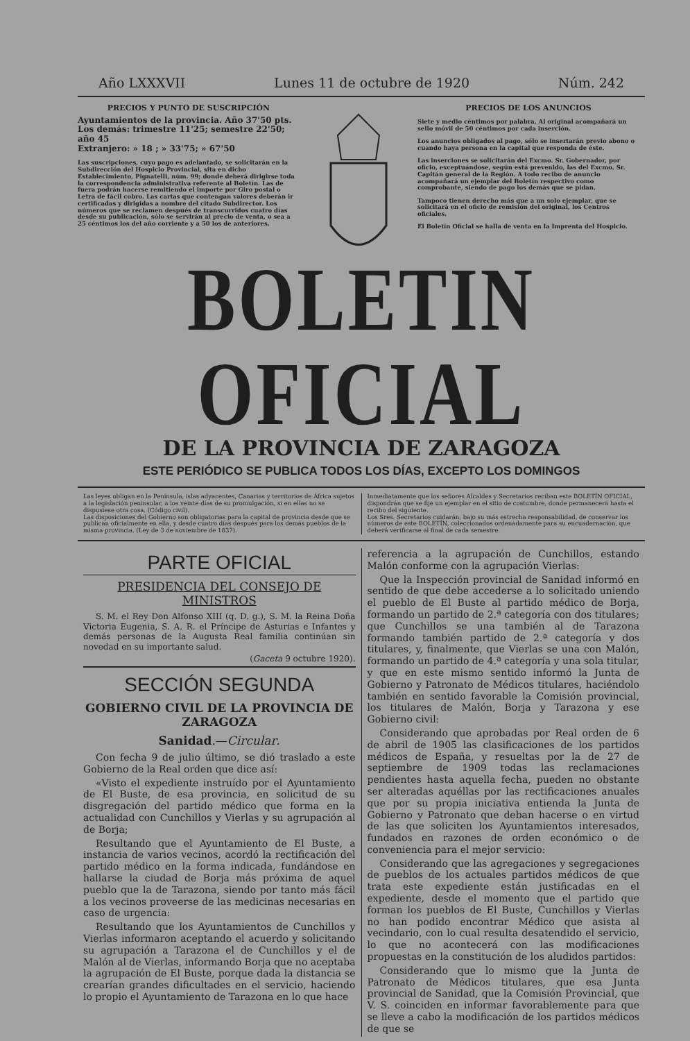Año LXXXVII Lunes 11 de octubre de 1920 Núm. 242
PRECIOS Y PUNTO DE SUSCRIPCIÓN
Ayuntamientos de la provincia. Año 37'50 pts.
Los demás: trimestre 11'25; semestre 22'50; año 45
Extranjero: » 18 ; » 33'75; » 67'50
Las suscripciones, cuyo pago es adelantado, se solicitarán en la Subdirección del Hospicio Provincial, sita en dicho Establecimiento, Pignatelli, núm. 99; donde deberá dirigirse toda la correspondencia administrativa referente al Boletín. Las de fuera podrán hacerse remitiendo el importe por Giro postal o Letra de fácil cobro. Las cartas que contengan valores deberán ir certificadas y dirigidas a nombre del citado Subdirector. Los números que se reclamen después de transcurridos cuatro días desde su publicación, sólo se servirán al precio de venta, o sea a 25 céntimos los del año corriente y a 50 los de anteriores.
PRECIOS DE LOS ANUNCIOS
Siete y medio céntimos por palabra. Al original acompañará un sello móvil de 50 céntimos por cada inserción.
Los anuncios obligados al pago, sólo se insertarán previo abono o cuando haya persona en la capital que responda de éste.
Las inserciones se solicitarán del Excmo. Sr. Gobernador, por oficio, exceptuándose, según está prevenido, las del Excmo. Sr. Capitán general de la Región. A todo recibo de anuncio acompañará un ejemplar del Boletín respectivo como comprobante, siendo de pago los demás que se pidan.
Tampoco tienen derecho más que a un solo ejemplar, que se solicitará en el oficio de remisión del original, los Centros oficiales.
El Boletín Oficial se halla de venta en la Imprenta del Hospicio.
BOLETIN OFICIAL
DE LA PROVINCIA DE ZARAGOZA
ESTE PERIÓDICO SE PUBLICA TODOS LOS DÍAS, EXCEPTO LOS DOMINGOS
Las leyes obligan en la Península, islas adyacentes, Canarias y territorios de África sujetos a la legislación peninsular, a los veinte días de su promulgación, si en ellas no se dispusiese otra cosa. (Código civil).
Las disposiciones del Gobierno son obligatorias para la capital de provincia desde que se publican oficialmente en ella, y desde cuatro días después para los demás pueblos de la misma provincia. (Ley de 3 de noviembre de 1837).
Inmediatamente que los señores Alcaldes y Secretarios reciban este BOLETÍN OFICIAL, dispondrán que se fije un ejemplar en el sitio de costumbre, donde permanecerá hasta el recibo del siguiente.
Los Sres. Secretarios cuidarán, bajo su más estrecha responsabilidad, de conservar los números de este BOLETÍN, coleccionados ordenadamente para su encuadernación, que deberá verificarse al final de cada semestre.
PARTE OFICIAL
PRESIDENCIA DEL CONSEJO DE MINISTROS
S. M. el Rey Don Alfonso XIII (q. D. g.), S. M. la Reina Doña Victoria Eugenia, S. A. R. el Príncipe de Asturias e Infantes y demás personas de la Augusta Real familia continúan sin novedad en su importante salud.
(Gaceta 9 octubre 1920).
SECCIÓN SEGUNDA
GOBIERNO CIVIL DE LA PROVINCIA DE ZARAGOZA
Sanidad.—Circular.
Con fecha 9 de julio último, se dió traslado a este Gobierno de la Real orden que dice así:
«Visto el expediente instruído por el Ayuntamiento de El Buste, de esa provincia, en solicitud de su disgregación del partido médico que forma en la actualidad con Cunchillos y Vierlas y su agrupación al de Borja;
Resultando que el Ayuntamiento de El Buste, a instancia de varios vecinos, acordó la rectificación del partido médico en la forma indicada, fundándose en hallarse la ciudad de Borja más próxima de aquel pueblo que la de Tarazona, siendo por tanto más fácil a los vecinos proveerse de las medicinas necesarias en caso de urgencia:
Resultando que los Ayuntamientos de Cunchillos y Vierlas informaron aceptando el acuerdo y solicitando su agrupación a Tarazona el de Cunchillos y el de Malón al de Vierlas, informando Borja que no aceptaba la agrupación de El Buste, porque dada la distancia se crearían grandes dificultades en el servicio, haciendo lo propio el Ayuntamiento de Tarazona en lo que hace
referencia a la agrupación de Cunchillos, estando Malón conforme con la agrupación Vierlas:
Que la Inspección provincial de Sanidad informó en sentido de que debe accederse a lo solicitado uniendo el pueblo de El Buste al partido médico de Borja, formando un partido de 2.ª categoría con dos titulares; que Cunchillos se una también al de Tarazona formando también partido de 2.ª categoría y dos titulares, y, finalmente, que Vierlas se una con Malón, formando un partido de 4.ª categoría y una sola titular, y que en este mismo sentido informó la Junta de Gobierno y Patronato de Médicos titulares, haciéndolo también en sentido favorable la Comisión provincial, los titulares de Malón, Borja y Tarazona y ese Gobierno civil:
Considerando que aprobadas por Real orden de 6 de abril de 1905 las clasificaciones de los partidos médicos de España, y resueltas por la de 27 de septiembre de 1909 todas las reclamaciones pendientes hasta aquella fecha, pueden no obstante ser alteradas aquéllas por las rectificaciones anuales que por su propia iniciativa entienda la Junta de Gobierno y Patronato que deban hacerse o en virtud de las que soliciten los Ayuntamientos interesados, fundados en razones de orden económico o de conveniencia para el mejor servicio:
Considerando que las agregaciones y segregaciones de pueblos de los actuales partidos médicos de que trata este expediente están justificadas en el expediente, desde el momento que el partido que forman los pueblos de El Buste, Cunchillos y Vierlas no han podido encontrar Médico que asista al vecindario, con lo cual resulta desatendido el servicio, lo que no acontecerá con las modificaciones propuestas en la constitución de los aludidos partidos:
Considerando que lo mismo que la Junta de Patronato de Médicos titulares, que esa Junta provincial de Sanidad, que la Comisión Provincial, que V. S. coinciden en informar favorablemente para que se lleve a cabo la modificación de los partidos médicos de que se